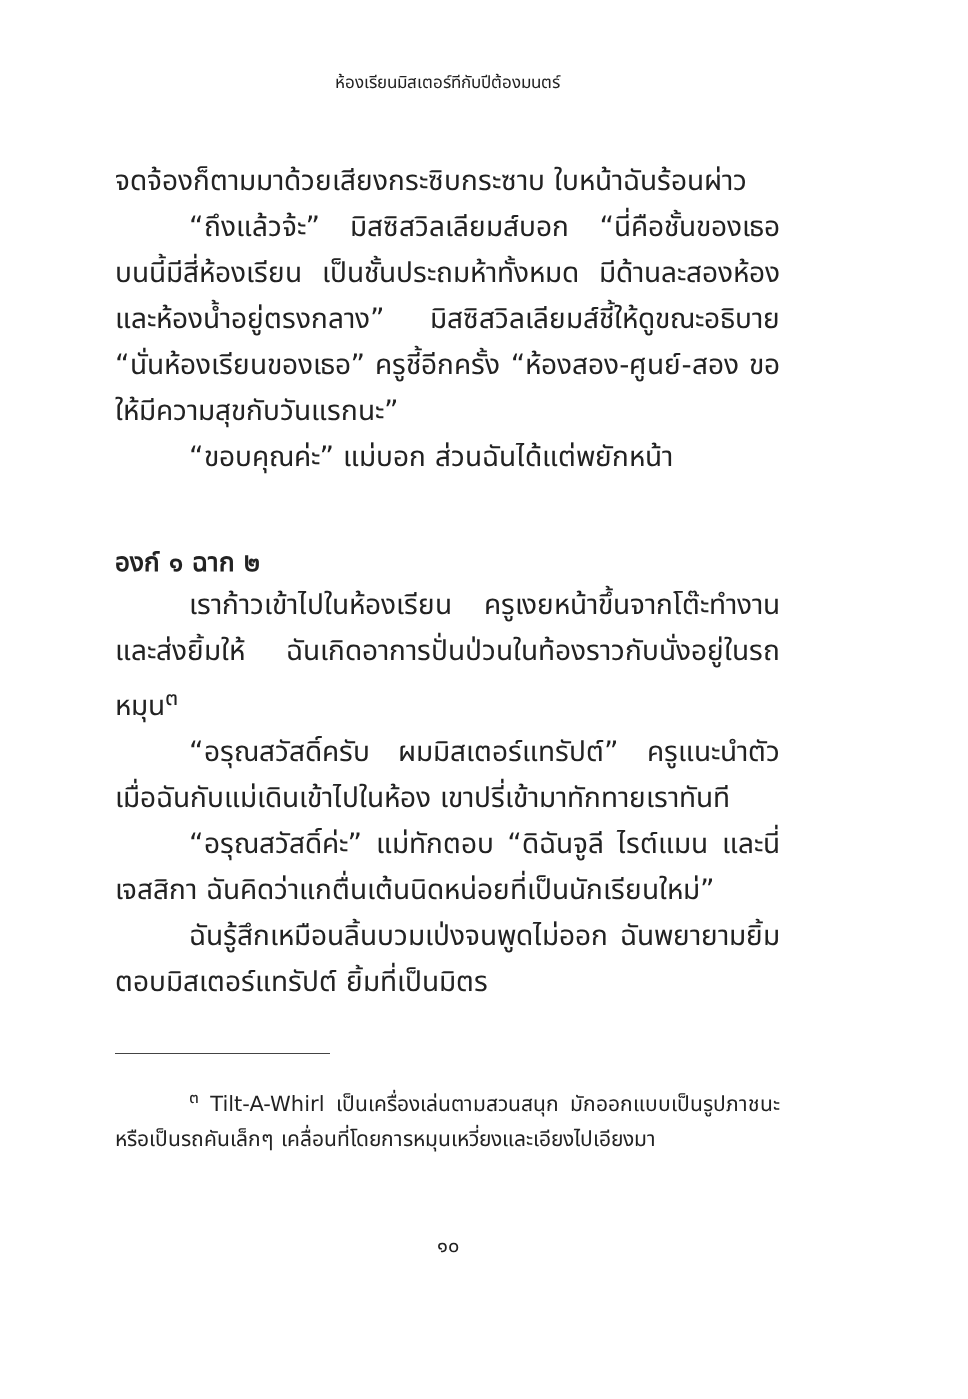ห้องเรียนมิสเตอร์ทีกับปีต้องมนตร์
จดจ้องก็ตามมาด้วยเสียงกระซิบกระซาบ ใบหน้าฉันร้อนผ่าว
“ถึงแล้วจ้ะ” มิสซิสวิลเลียมส์บอก “นี่คือชั้นของเธอ บนนี้มีสี่ห้องเรียน เป็นชั้นประถมห้าทั้งหมด มีด้านละสองห้อง และห้องน้ำอยู่ตรงกลาง” มิสซิสวิลเลียมส์ชี้ให้ดูขณะอธิบาย “นั่นห้องเรียนของเธอ” ครูชี้อีกครั้ง “ห้องสอง-ศูนย์-สอง ขอให้มีความสุขกับวันแรกนะ”
“ขอบคุณค่ะ” แม่บอก ส่วนฉันได้แต่พยักหน้า
องก์ ๑ ฉาก ๒
เราก้าวเข้าไปในห้องเรียน ครูเงยหน้าขึ้นจากโต๊ะทำงาน และส่งยิ้มให้ ฉันเกิดอาการปั่นป่วนในท้องราวกับนั่งอยู่ในรถหมุน<sup>๓</sup>
“อรุณสวัสดิ์ครับ ผมมิสเตอร์แทรัปต์” ครูแนะนำตัวเมื่อฉันกับแม่เดินเข้าไปในห้อง เขาปรี่เข้ามาทักทายเราทันที
“อรุณสวัสดิ์ค่ะ” แม่ทักตอบ “ดิฉันจูลี ไรต์แมน และนี่เจสสิกา ฉันคิดว่าแกตื่นเต้นนิดหน่อยที่เป็นนักเรียนใหม่”
ฉันรู้สึกเหมือนลิ้นบวมเป่งจนพูดไม่ออก ฉันพยายามยิ้มตอบมิสเตอร์แทรัปต์ ยิ้มที่เป็นมิตร
<sup>๓</sup> Tilt-A-Whirl เป็นเครื่องเล่นตามสวนสนุก มักออกแบบเป็นรูปภาชนะหรือเป็นรถคันเล็กๆ เคลื่อนที่โดยการหมุนเหวี่ยงและเอียงไปเอียงมา
๑๐